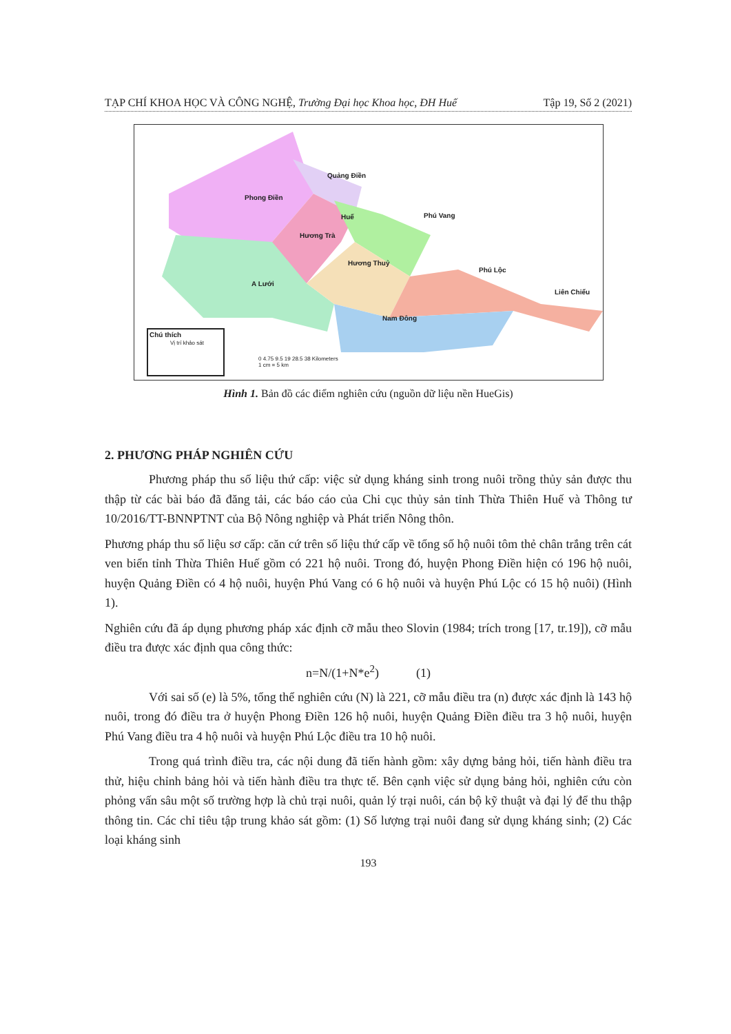TẠP CHÍ KHOA HỌC VÀ CÔNG NGHỆ, Trường Đại học Khoa học, ĐH Huế Tập 19, Số 2 (2021)
Phong Điền
Quảng Điền
Huế Phú Vang
Hương Trà
Hương Thuỷ
Phú Lộc
A Lưới
Liên Chiểu
Nam Đông
Chú thích
Vị trí khảo sát
0 4.75 9.5 19 28.5 38 Kilometers
1 cm = 5 km
Hình 1. Bản đồ các điểm nghiên cứu (nguồn dữ liệu nền HueGis)
2. PHƯƠNG PHÁP NGHIÊN CỨU
Phương pháp thu số liệu thứ cấp: việc sử dụng kháng sinh trong nuôi trồng thủy sản được thu thập từ các bài báo đã đăng tải, các báo cáo của Chi cục thủy sản tỉnh Thừa Thiên Huế và Thông tư 10/2016/TT-BNNPTNT của Bộ Nông nghiệp và Phát triển Nông thôn.
Phương pháp thu số liệu sơ cấp: căn cứ trên số liệu thứ cấp về tổng số hộ nuôi tôm thẻ chân trắng trên cát ven biển tỉnh Thừa Thiên Huế gồm có 221 hộ nuôi. Trong đó, huyện Phong Điền hiện có 196 hộ nuôi, huyện Quảng Điền có 4 hộ nuôi, huyện Phú Vang có 6 hộ nuôi và huyện Phú Lộc có 15 hộ nuôi) (Hình 1).
Nghiên cứu đã áp dụng phương pháp xác định cỡ mẫu theo Slovin (1984; trích trong [17, tr.19]), cỡ mẫu điều tra được xác định qua công thức:
n=N/(1+N*e<sup>2</sup>) (1)
Với sai số (e) là 5%, tổng thể nghiên cứu (N) là 221, cỡ mẫu điều tra (n) được xác định là 143 hộ nuôi, trong đó điều tra ở huyện Phong Điền 126 hộ nuôi, huyện Quảng Điền điều tra 3 hộ nuôi, huyện Phú Vang điều tra 4 hộ nuôi và huyện Phú Lộc điều tra 10 hộ nuôi.
Trong quá trình điều tra, các nội dung đã tiến hành gồm: xây dựng bảng hỏi, tiến hành điều tra thử, hiệu chỉnh bảng hỏi và tiến hành điều tra thực tế. Bên cạnh việc sử dụng bảng hỏi, nghiên cứu còn phỏng vấn sâu một số trường hợp là chủ trại nuôi, quản lý trại nuôi, cán bộ kỹ thuật và đại lý để thu thập thông tin. Các chỉ tiêu tập trung khảo sát gồm: (1) Số lượng trại nuôi đang sử dụng kháng sinh; (2) Các loại kháng sinh
193